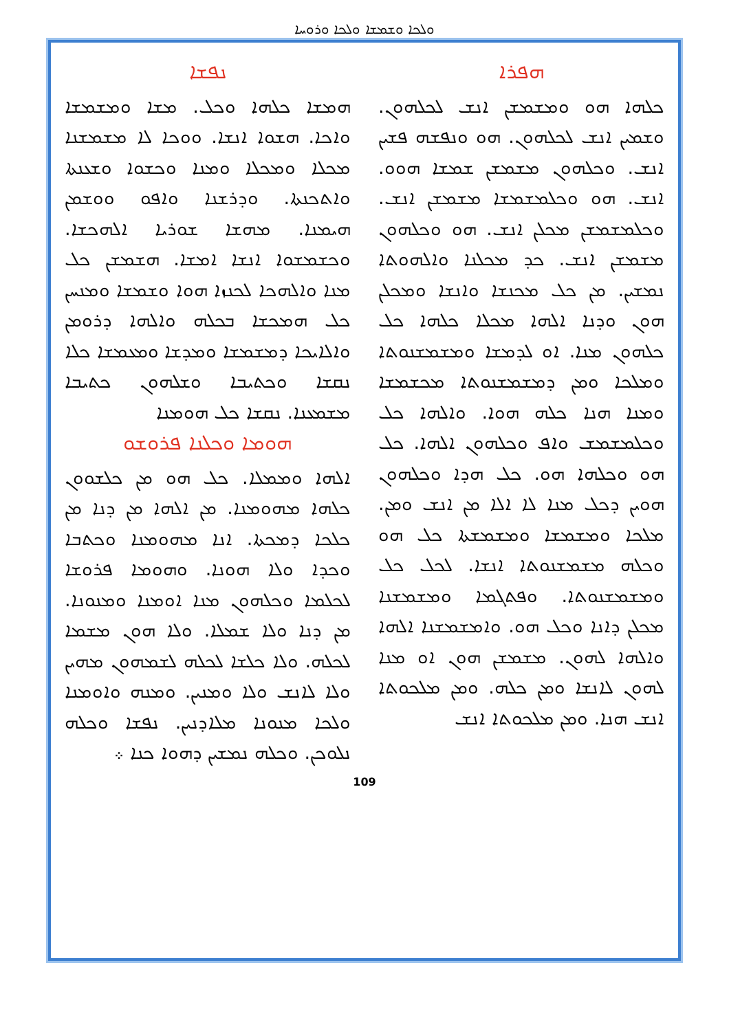ܘܠܟܐ ܘܫܡܫܐ ܘܠܟܐ ܘܪܘܚܐ
ܢܦܫܐ
ܗܡܫܐ ܟܠܗܐ ܘܟܠ. ܡܫܐ ܘܡܫܡܫܐ ܘܐܟܐ. ܗܫܘܐ ܐܢܫܐ. ܘܘܟܐ ܠܐ ܡܫܡܫܢܐ ܡܟܠܐ ܘܡܟܠܐ ܘܡܢܐ ܘܟܫܘܐ ܘܫܥܢܬܐ ܘܐܬܟܢܬܐ. ܘܕܪܫܢܐ ܘܐܦܘ ܘܘܫܡܢ ܗܝܡܢܐ. ܡܗܫܐ ܫܘܪܝܐ ܐܠܗܟܫܐ. ܘܟܫܡܫܘܐ ܐܢܫܐ ܐܡܫܐ. ܗܫܡܫܢ ܟܠ ܡܢܐ ܘܐܠܗܟܐ ܠܟܢܙܐ ܗܘܐ ܘܫܡܫܐ ܘܡܢܚܢ ܟܠ ܗܡܟܫܐ ܒܟܠܗ ܘܐܠܗܐ ܕܪܘܡܢ ܘܐܠܐܝܟܐ ܕܡܫܡܫܐ ܘܡܕܫܐ ܘܡܥܡܫܐ ܟܠܐ ܢܩܫܐ ܘܟܬܝܒܐ ܘܫܠܗܘܢ ܟܬܝܒܐ ܡܫܡܥܢܐ. ܢܩܫܐ ܟܠ ܗܘܡܢܐ
ܗܘܡܐ ܘܟܠܢܐ ܦܪܘܫܘ
ܐܠܗܐ ܘܡܡܠܐ. ܟܠ ܗܘ ܡܢ ܟܠܫܘܘܢ ܟܠܗܐ ܡܗܘܡܢܐ. ܡܢ ܐܠܗܐ ܡܢ ܕܢܐ ܡܢ ܟܠܟܐ ܕܡܟܬܐ. ܐܢܐ ܡܗܘܡܢܐ ܘܟܬܒܐ ܘܟܕܐ ܘܠܐ ܗܘܢܐ. ܘܗܘܡܐ ܦܪܘܫܐ ܠܟܠܡܐ ܘܟܠܗܘܢ ܡܢܐ ܐܘܡܢܐ ܘܡܢܘܢܐ. ܡܢ ܕܢܐ ܘܠܐ ܫܡܠܐ. ܘܠܐ ܗܘܢ ܡܫܡܐ ܠܟܠܗ. ܘܠܐ ܟܠܫܐ ܠܟܠܗ ܠܫܡܗܘܢ ܡܗܝܢ ܘܠܐ ܠܐܢܫ ܘܠܐ ܘܡܢܝܢ. ܘܡܢܗ ܘܐܘܡܢܐ ܘܠܟܐ ܡܢܘܢܐ ܡܠܐܕܢܝܢ. ܢܦܫܐ ܘܟܠܗ ܢܠܘܟܢ. ܘܟܠܗ ܢܡܫܝܢ ܕܗܘܐ ܟܢܐ ܀
ܗܦܪܐ
ܟܠܗܐ ܗܘ ܘܡܫܡܫܢ ܐܢܫ ܠܟܠܗܘܢ. ܘܫܡܝܢ ܐܢܫ ܠܟܠܗܘܢ. ܗܘ ܘܢܦܫܗ ܦܫܝܢ ܐܢܫ. ܘܟܠܗܘܢ ܡܫܡܫܢ ܫܡܫܐ ܗܘܘ. ܐܢܫ. ܗܘ ܘܟܠܡܫܡܫܐ ܡܫܡܫܢ ܐܢܫ. ܘܟܠܡܫܡܫܢ ܡܟܠܢ ܐܢܫ. ܗܘ ܘܟܠܗܘܢ ܡܫܡܫܢ ܐܢܫ. ܟܕ ܡܟܠܢܐ ܘܐܠܗܘܬܐ ܢܡܫܝܢ. ܡܢ ܟܠ ܡܟܢܫܐ ܘܐܢܫܐ ܘܡܟܠܢ ܗܘܢ ܘܕܢܐ ܐܠܗܐ ܡܟܠܐ ܟܠܗܐ ܟܠ ܟܠܗܘܢ ܡܢܐ. ܐܘ ܠܕܡܫܐ ܘܡܫܡܫܢܘܬܐ ܘܡܠܟܐ ܘܡܢ ܕܡܫܡܫܢܘܬܐ ܡܟܫܡܫܐ ܘܡܢܐ ܗܢܐ ܟܠܗ ܗܘܐ. ܘܐܠܗܐ ܟܠ ܘܟܠܡܫܡܫ ܘܐܦ ܘܟܠܗܘܢ ܐܠܗܐ. ܟܠ ܗܘ ܘܟܠܗܐ ܗܘ. ܟܠ ܗܕܐ ܘܟܠܗܘܢ ܗܘܝܢ ܕܟܠ ܡܢܐ ܠܐ ܐܠܐ ܡܢ ܐܢܫ ܘܡܢ. ܡܠܟܐ ܘܡܫܡܫܐ ܘܡܫܡܫܬܐ ܟܠ ܗܘ ܘܟܠܗ ܡܫܡܫܢܘܬܐ ܐܢܫܐ. ܠܟܠ ܟܠ ܘܡܫܡܫܢܘܬܐ. ܘܦܬܓܡܐ ܘܡܫܡܫܢܐ ܡܟܠܢ ܕܐܢܐ ܘܟܠ ܗܘ. ܘܐܡܫܡܫܢܐ ܐܠܗܐ ܘܐܠܗܐ ܠܗܘܢ. ܡܫܡܫܢ ܗܘܢ ܐܘ ܡܢܐ ܠܗܘܢ ܠܐܢܫܐ ܘܡܢ ܟܠܗ. ܘܡܢ ܡܠܟܘܬܐ ܐܢܫ ܗܢܐ. ܘܡܢ ܡܠܟܘܬܐ ܐܢܫ
109